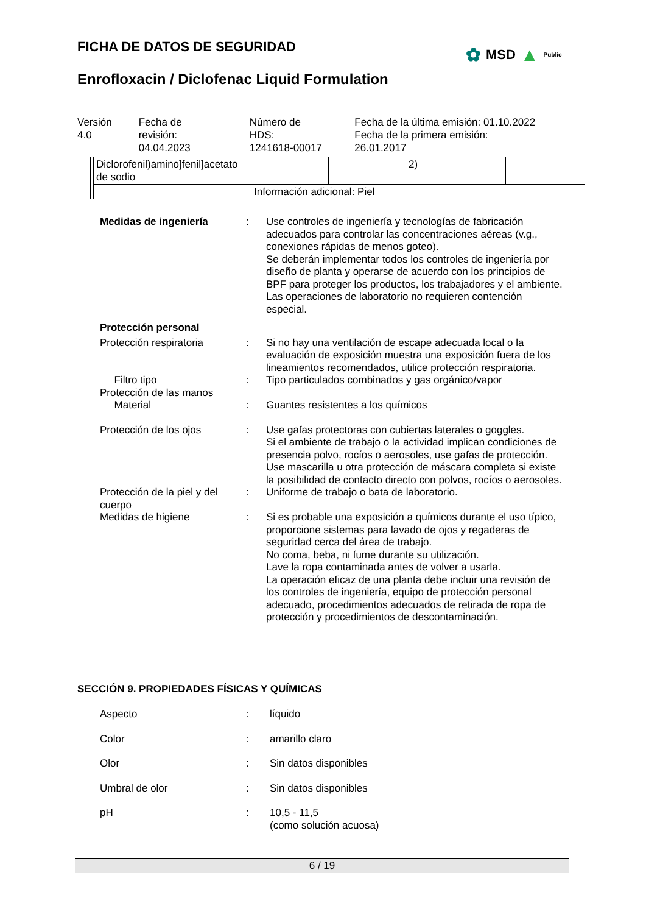FICHA DE DATOS DE SEGURIDAD ✿ MSD ▲ Public
Enrofloxacin / Diclofenac Liquid Formulation
| Versión 4.0 | Fecha de revisión: 04.04.2023 | Número de HDS: 1241618-00017 | Fecha de la última emisión: 01.10.2022 Fecha de la primera emisión: 26.01.2017 |
| Diclorofenil)amino]fenil]acetato de sodio | | | 2) | |
| | Información adicional: Piel | | | |
Medidas de ingeniería : Use controles de ingeniería y tecnologías de fabricación adecuados para controlar las concentraciones aéreas (v.g., conexiones rápidas de menos goteo).
Se deberán implementar todos los controles de ingeniería por diseño de planta y operarse de acuerdo con los principios de BPF para proteger los productos, los trabajadores y el ambiente.
Las operaciones de laboratorio no requieren contención especial.
Protección personal
Protección respiratoria : Si no hay una ventilación de escape adecuada local o la evaluación de exposición muestra una exposición fuera de los lineamientos recomendados, utilice protección respiratoria.
Filtro tipo : Tipo particulados combinados y gas orgánico/vapor
Protección de las manos
Material : Guantes resistentes a los químicos
Protección de los ojos : Use gafas protectoras con cubiertas laterales o goggles.
Si el ambiente de trabajo o la actividad implican condiciones de presencia polvo, rocíos o aerosoles, use gafas de protección.
Use mascarilla u otra protección de máscara completa si existe la posibilidad de contacto directo con polvos, rocíos o aerosoles.
Protección de la piel y del cuerpo
: Uniforme de trabajo o bata de laboratorio.
Medidas de higiene : Si es probable una exposición a químicos durante el uso típico, proporcione sistemas para lavado de ojos y regaderas de seguridad cerca del área de trabajo.
No coma, beba, ni fume durante su utilización.
Lave la ropa contaminada antes de volver a usarla.
La operación eficaz de una planta debe incluir una revisión de los controles de ingeniería, equipo de protección personal adecuado, procedimientos adecuados de retirada de ropa de protección y procedimientos de descontaminación.
SECCIÓN 9. PROPIEDADES FÍSICAS Y QUÍMICAS
Aspecto : líquido
Color : amarillo claro
Olor : Sin datos disponibles
Umbral de olor : Sin datos disponibles
pH : 10,5 - 11,5
(como solución acuosa)
6 / 19